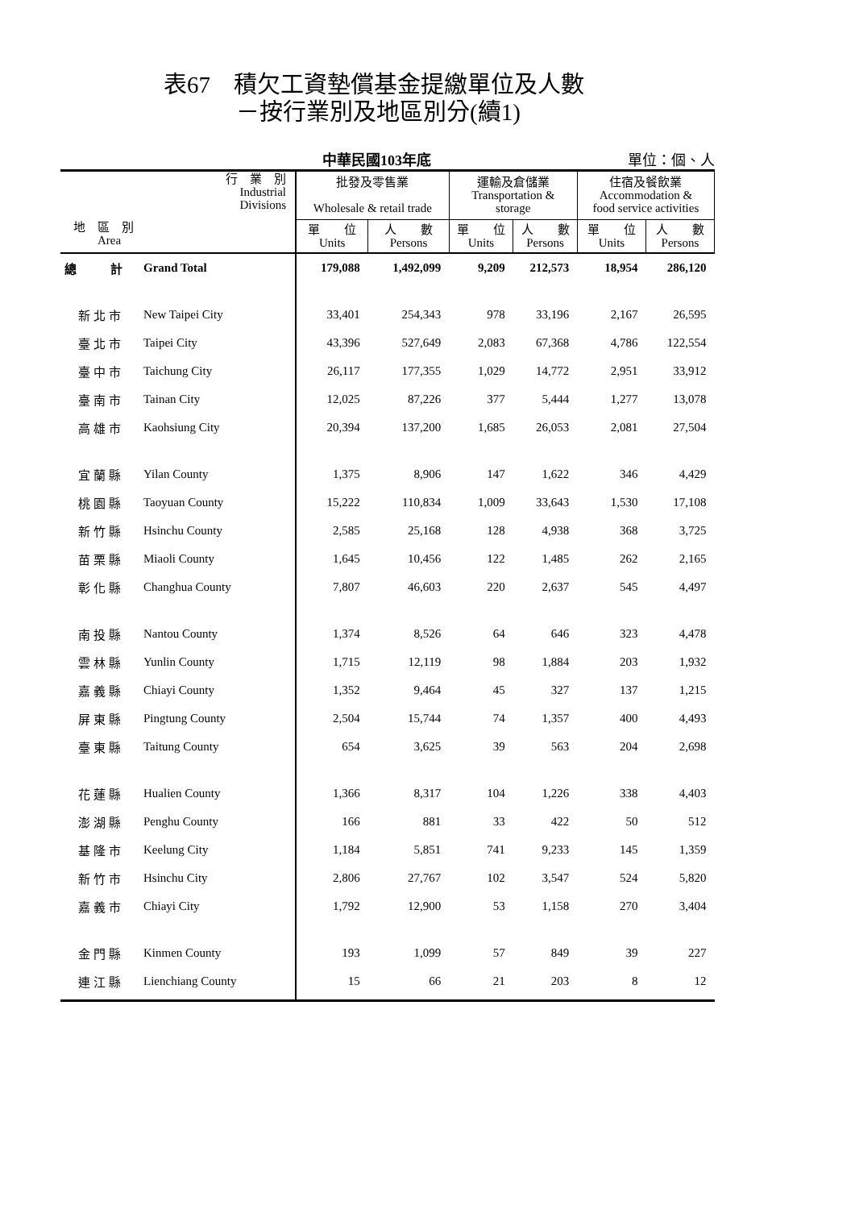表67　積欠工資墊償基金提繳單位及人數
－按行業別及地區別分(續1)
中華民國103年底 單位：個、人
| 行 業 別 Industrial Divisions 地 區 別 Area | | 批發及零售業 Wholesale & retail trade | | 運輸及倉儲業 Transportation & storage | | 住宿及餐飲業 Accommodation & food service activities | |
| --- | --- | --- | --- | --- | --- | --- | --- |
| | | 單 位 Units | 人 數 Persons | 單 位 Units | 人 數 Persons | 單 位 Units | 人 數 Persons |
| 總 計 | Grand Total | 179,088 | 1,492,099 | 9,209 | 212,573 | 18,954 | 286,120 |
| 新北市 | New Taipei City | 33,401 | 254,343 | 978 | 33,196 | 2,167 | 26,595 |
| 臺北市 | Taipei City | 43,396 | 527,649 | 2,083 | 67,368 | 4,786 | 122,554 |
| 臺中市 | Taichung City | 26,117 | 177,355 | 1,029 | 14,772 | 2,951 | 33,912 |
| 臺南市 | Tainan City | 12,025 | 87,226 | 377 | 5,444 | 1,277 | 13,078 |
| 高雄市 | Kaohsiung City | 20,394 | 137,200 | 1,685 | 26,053 | 2,081 | 27,504 |
| 宜蘭縣 | Yilan County | 1,375 | 8,906 | 147 | 1,622 | 346 | 4,429 |
| 桃園縣 | Taoyuan County | 15,222 | 110,834 | 1,009 | 33,643 | 1,530 | 17,108 |
| 新竹縣 | Hsinchu County | 2,585 | 25,168 | 128 | 4,938 | 368 | 3,725 |
| 苗栗縣 | Miaoli County | 1,645 | 10,456 | 122 | 1,485 | 262 | 2,165 |
| 彰化縣 | Changhua County | 7,807 | 46,603 | 220 | 2,637 | 545 | 4,497 |
| 南投縣 | Nantou County | 1,374 | 8,526 | 64 | 646 | 323 | 4,478 |
| 雲林縣 | Yunlin County | 1,715 | 12,119 | 98 | 1,884 | 203 | 1,932 |
| 嘉義縣 | Chiayi County | 1,352 | 9,464 | 45 | 327 | 137 | 1,215 |
| 屏東縣 | Pingtung County | 2,504 | 15,744 | 74 | 1,357 | 400 | 4,493 |
| 臺東縣 | Taitung County | 654 | 3,625 | 39 | 563 | 204 | 2,698 |
| 花蓮縣 | Hualien County | 1,366 | 8,317 | 104 | 1,226 | 338 | 4,403 |
| 澎湖縣 | Penghu County | 166 | 881 | 33 | 422 | 50 | 512 |
| 基隆市 | Keelung City | 1,184 | 5,851 | 741 | 9,233 | 145 | 1,359 |
| 新竹市 | Hsinchu City | 2,806 | 27,767 | 102 | 3,547 | 524 | 5,820 |
| 嘉義市 | Chiayi City | 1,792 | 12,900 | 53 | 1,158 | 270 | 3,404 |
| 金門縣 | Kinmen County | 193 | 1,099 | 57 | 849 | 39 | 227 |
| 連江縣 | Lienchiang County | 15 | 66 | 21 | 203 | 8 | 12 |